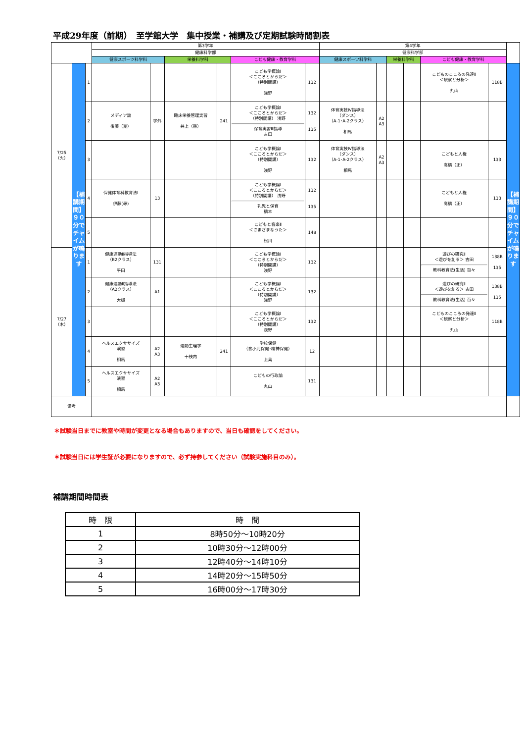平成29年度（前期）　至学館大学　集中授業・補講及び定期試験時間割表
| | | | 第3学年 | | | | | | 第4学年 | | | | | | |
| | | | 健康科学部 | | | | | | 健康科学部 | | | | | | |
| | | | 健康スポーツ科学科 | | 栄養科学科 | | こども健康・教育学科 | | 健康スポーツ科学科 | | 栄養科学科 | | こども健康・教育学科 | | |
| 7/25 （火） | 【補講期間】９０分でチャイムが鳴ります | 1 | | | | | こども学概論Ⅰ ＜こころとからだ＞ （特別開講） 浅野 | 132 | | | | | こどものこころの発達Ⅱ ＜観察と分析＞ 丸山 | 118B | 【補講期間】９０分でチャイムが鳴ります |
| | | 2 | メディア論 後藤（克） | 学外 | 臨床栄養管理実習 井上（啓） | 241 | こども学概論Ⅰ ＜こころとからだ＞ （特別開講） 浅野 保育実習Ⅲ指導 吉田 | 132 135 | 体育実技Ⅳ指導法 （ダンス） （A-1･A-2クラス） 相馬 | A2 A3 | | | | | |
| | | 3 | | | | | こども学概論Ⅰ ＜こころとからだ＞ （特別開講） 浅野 | 132 | 体育実技Ⅳ指導法 （ダンス） （A-1･A-2クラス） 相馬 | A2 A3 | | | こどもと人権 高橋（正） | 133 | |
| | | 4 | 保健体育科教育法Ⅰ 伊藤(尋) | 13 | | | こども学概論Ⅰ ＜こころとからだ＞ （特別開講） 浅野 乳児と保育 橋本 | 132 135 | | | | | こどもと人権 高橋（正） | 133 | |
| | | 5 | | | | | こどもと音楽Ⅱ ＜さまざまなうた＞ 松川 | 148 | | | | | | | |
| 7/27 （木） | | 1 | 健康運動Ⅱ指導法 （B2クラス） 平田 | 131 | | | こども学概論Ⅰ ＜こころとからだ＞ （特別開講） 浅野 | 132 | | | | | 遊びの研究Ⅱ ＜遊びを創る＞ 吉田 教科教育法(生活) 百々 | 138B 135 | |
| | | 2 | 健康運動Ⅱ指導法 （A2クラス） 大槻 | A1 | | | こども学概論Ⅰ ＜こころとからだ＞ （特別開講） 浅野 | 132 | | | | | 遊びの研究Ⅱ ＜遊びを創る＞ 吉田 教科教育法(生活) 百々 | 138B 135 | |
| | | 3 | | | | | こども学概論Ⅰ ＜こころとからだ＞ （特別開講） 浅野 | 132 | | | | | こどものこころの発達Ⅱ ＜観察と分析＞ 丸山 | 118B | |
| | | 4 | ヘルスエクササイズ 演習 相馬 | A2 A3 | 運動生理学 十枝内 | 241 | 学校保健 （含小児保健･精神保健） 上島 | 12 | | | | | | | |
| | | 5 | ヘルスエクササイズ 演習 相馬 | A2 A3 | | | こどもの行政論 丸山 | 131 | | | | | | | |
| 備考 | | | | | | | | | | | | | | | |
＊試験当日までに教室や時間が変更となる場合もありますので、当日も確認をしてください。
＊試験当日には学生証が必要になりますので、必ず持参してください（試験実施科目のみ）。
補講期間時間表
| 時 限 | 時 間 |
| --- | --- |
| 1 | 8時50分～10時20分 |
| 2 | 10時30分～12時00分 |
| 3 | 12時40分～14時10分 |
| 4 | 14時20分～15時50分 |
| 5 | 16時00分～17時30分 |